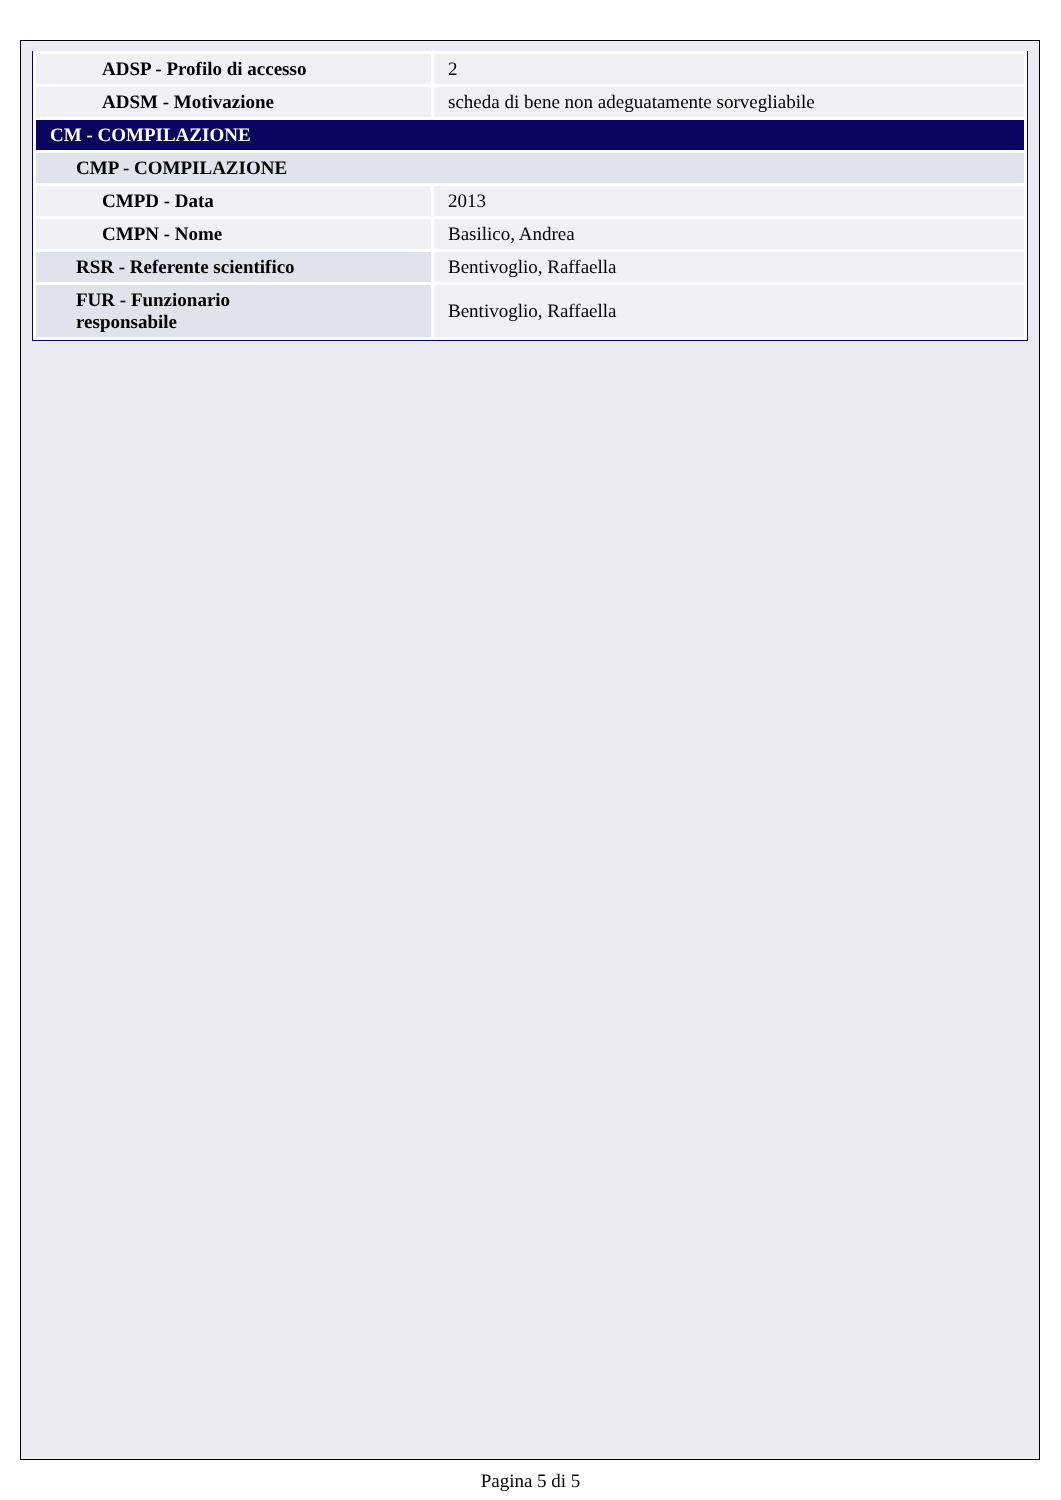| ADSP - Profilo di accesso | 2 |
| ADSM - Motivazione | scheda di bene non adeguatamente sorvegliabile |
| CM - COMPILAZIONE | |
| CMP - COMPILAZIONE | |
| CMPD - Data | 2013 |
| CMPN - Nome | Basilico, Andrea |
| RSR - Referente scientifico | Bentivoglio, Raffaella |
| FUR - Funzionario responsabile | Bentivoglio, Raffaella |
Pagina 5 di 5